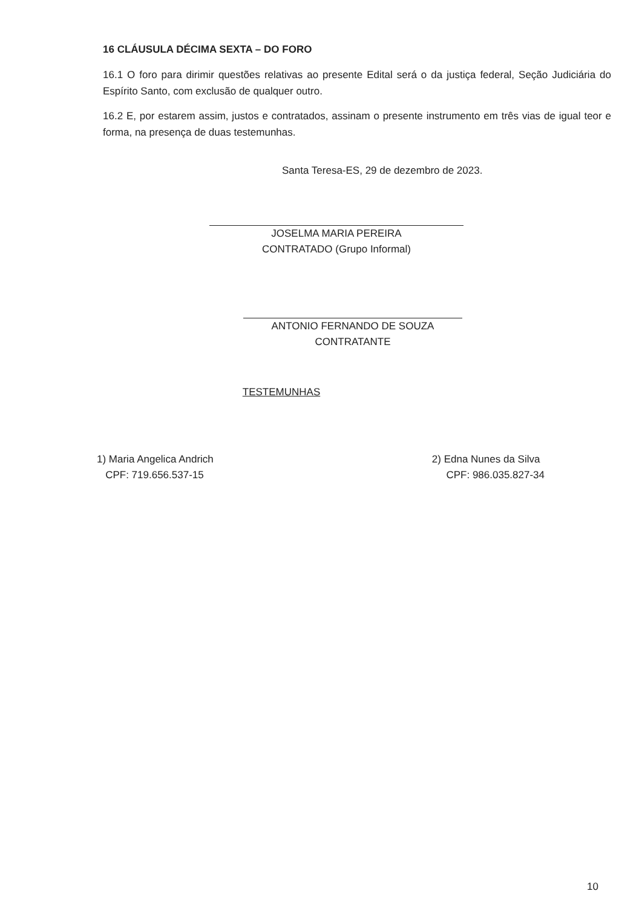16 CLÁUSULA DÉCIMA SEXTA – DO FORO
16.1 O foro para dirimir questões relativas ao presente Edital será o da justiça federal, Seção Judiciária do Espírito Santo, com exclusão de qualquer outro.
16.2 E, por estarem assim, justos e contratados, assinam o presente instrumento em três vias de igual teor e forma, na presença de duas testemunhas.
Santa Teresa-ES, 29 de dezembro de 2023.
JOSELMA MARIA PEREIRA
CONTRATADO (Grupo Informal)
ANTONIO FERNANDO DE SOUZA
CONTRATANTE
TESTEMUNHAS
1) Maria Angelica Andrich
CPF: 719.656.537-15
2) Edna Nunes da Silva
CPF: 986.035.827-34
10